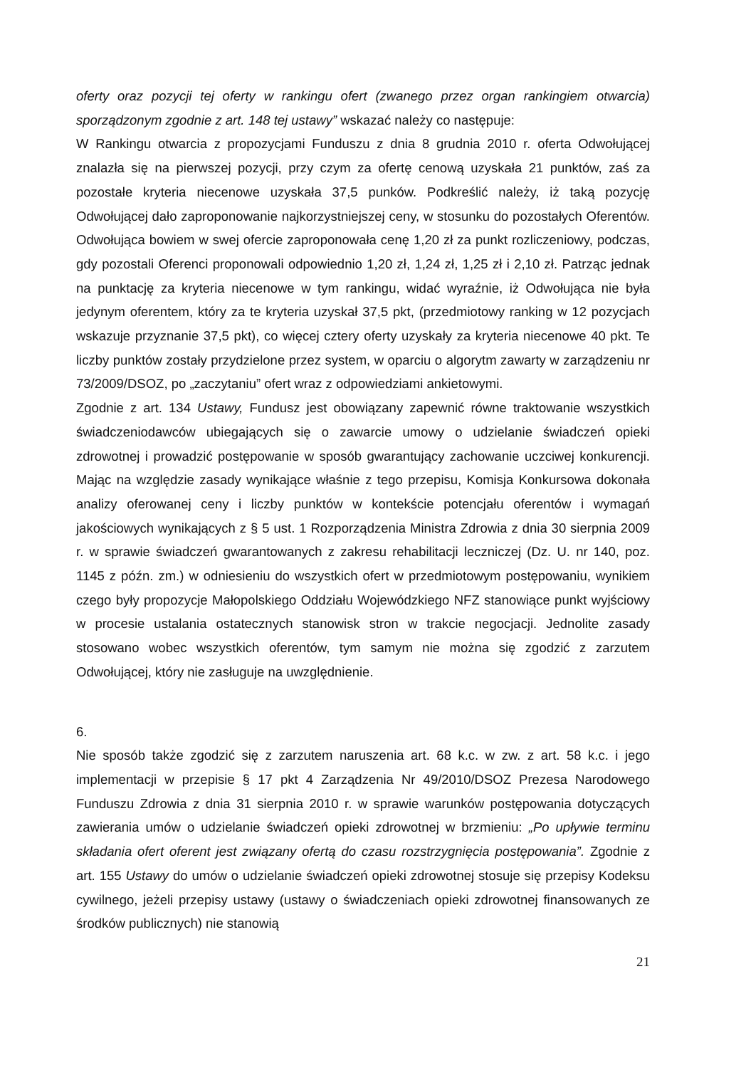oferty oraz pozycji tej oferty w rankingu ofert (zwanego przez organ rankingiem otwarcia) sporządzonym zgodnie z art. 148 tej ustawy” wskazać należy co następuje:
W Rankingu otwarcia z propozycjami Funduszu z dnia 8 grudnia 2010 r. oferta Odwołującej znalazła się na pierwszej pozycji, przy czym za ofertę cenową uzyskała 21 punktów, zaś za pozostałe kryteria niecenowe uzyskała 37,5 punków. Podkreślić należy, iż taką pozycję Odwołującej dało zaproponowanie najkorzystniejszej ceny, w stosunku do pozostałych Oferentów. Odwołująca bowiem w swej ofercie zaproponowała cenę 1,20 zł za punkt rozliczeniowy, podczas, gdy pozostali Oferenci proponowali odpowiednio 1,20 zł, 1,24 zł, 1,25 zł i 2,10 zł. Patrząc jednak na punktację za kryteria niecenowe w tym rankingu, widać wyraźnie, iż Odwołująca nie była jedynym oferentem, który za te kryteria uzyskał 37,5 pkt, (przedmiotowy ranking w 12 pozycjach wskazuje przyznanie 37,5 pkt), co więcej cztery oferty uzyskały za kryteria niecenowe 40 pkt. Te liczby punktów zostały przydzielone przez system, w oparciu o algorytm zawarty w zarządzeniu nr 73/2009/DSOZ, po „zaczytaniu” ofert wraz z odpowiedziami ankietowymi.
Zgodnie z art. 134 Ustawy, Fundusz jest obowiązany zapewnić równe traktowanie wszystkich świadczeniodawców ubiegających się o zawarcie umowy o udzielanie świadczeń opieki zdrowotnej i prowadzić postępowanie w sposób gwarantujący zachowanie uczciwej konkurencji. Mając na względzie zasady wynikające właśnie z tego przepisu, Komisja Konkursowa dokonała analizy oferowanej ceny i liczby punktów w kontekście potencjału oferentów i wymagań jakościowych wynikających z § 5 ust. 1 Rozporządzenia Ministra Zdrowia z dnia 30 sierpnia 2009 r. w sprawie świadczeń gwarantowanych z zakresu rehabilitacji leczniczej (Dz. U. nr 140, poz. 1145 z późn. zm.) w odniesieniu do wszystkich ofert w przedmiotowym postępowaniu, wynikiem czego były propozycje Małopolskiego Oddziału Wojewódzkiego NFZ stanowiące punkt wyjściowy w procesie ustalania ostatecznych stanowisk stron w trakcie negocjacji. Jednolite zasady stosowano wobec wszystkich oferentów, tym samym nie można się zgodzić z zarzutem Odwołującej, który nie zasługuje na uwzględnienie.
6.
Nie sposób także zgodzić się z zarzutem naruszenia art. 68 k.c. w zw. z art. 58 k.c. i jego implementacji w przepisie § 17 pkt 4 Zarządzenia Nr 49/2010/DSOZ Prezesa Narodowego Funduszu Zdrowia z dnia 31 sierpnia 2010 r. w sprawie warunków postępowania dotyczących zawierania umów o udzielanie świadczeń opieki zdrowotnej w brzmieniu: „Po upływie terminu składania ofert oferent jest związany ofertą do czasu rozstrzygnięcia postępowania”. Zgodnie z art. 155 Ustawy do umów o udzielanie świadczeń opieki zdrowotnej stosuje się przepisy Kodeksu cywilnego, jeżeli przepisy ustawy (ustawy o świadczeniach opieki zdrowotnej finansowanych ze środków publicznych) nie stanowią
21